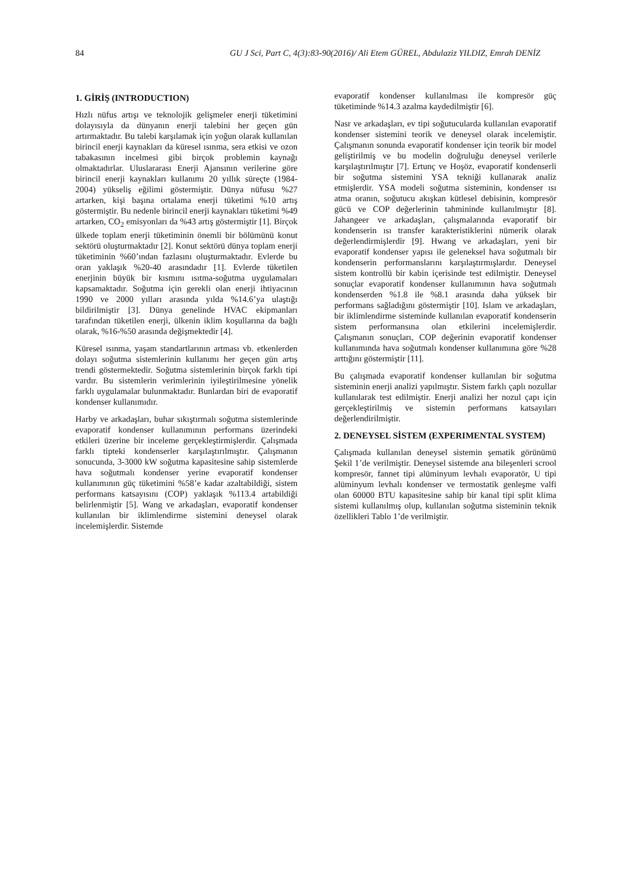84 GU J Sci, Part C, 4(3):83-90(2016)/ Ali Etem GÜREL, Abdulaziz YILDIZ, Emrah DENİZ
1. GİRİŞ (INTRODUCTION)
Hızlı nüfus artışı ve teknolojik gelişmeler enerji tüketimini dolayısıyla da dünyanın enerji talebini her geçen gün artırmaktadır. Bu talebi karşılamak için yoğun olarak kullanılan birincil enerji kaynakları da küresel ısınma, sera etkisi ve ozon tabakasının incelmesi gibi birçok problemin kaynağı olmaktadırlar. Uluslararası Enerji Ajansının verilerine göre birincil enerji kaynakları kullanımı 20 yıllık süreçte (1984-2004) yükseliş eğilimi göstermiştir. Dünya nüfusu %27 artarken, kişi başına ortalama enerji tüketimi %10 artış göstermiştir. Bu nedenle birincil enerji kaynakları tüketimi %49 artarken, CO<sub>2</sub> emisyonları da %43 artış göstermiştir [1]. Birçok ülkede toplam enerji tüketiminin önemli bir bölümünü konut sektörü oluşturmaktadır [2]. Konut sektörü dünya toplam enerji tüketiminin %60’ından fazlasını oluşturmaktadır. Evlerde bu oran yaklaşık %20-40 arasındadır [1]. Evlerde tüketilen enerjinin büyük bir kısmını ısıtma-soğutma uygulamaları kapsamaktadır. Soğutma için gerekli olan enerji ihtiyacının 1990 ve 2000 yılları arasında yılda %14.6’ya ulaştığı bildirilmiştir [3]. Dünya genelinde HVAC ekipmanları tarafından tüketilen enerji, ülkenin iklim koşullarına da bağlı olarak, %16-%50 arasında değişmektedir [4].
Küresel ısınma, yaşam standartlarının artması vb. etkenlerden dolayı soğutma sistemlerinin kullanımı her geçen gün artış trendi göstermektedir. Soğutma sistemlerinin birçok farklı tipi vardır. Bu sistemlerin verimlerinin iyileştirilmesine yönelik farklı uygulamalar bulunmaktadır. Bunlardan biri de evaporatif kondenser kullanımıdır.
Harby ve arkadaşları, buhar sıkıştırmalı soğutma sistemlerinde evaporatif kondenser kullanımının performans üzerindeki etkileri üzerine bir inceleme gerçekleştirmişlerdir. Çalışmada farklı tipteki kondenserler karşılaştırılmıştır. Çalışmanın sonucunda, 3-3000 kW soğutma kapasitesine sahip sistemlerde hava soğutmalı kondenser yerine evaporatif kondenser kullanımının güç tüketimini %58’e kadar azaltabildiği, sistem performans katsayısını (COP) yaklaşık %113.4 artabildiği belirlenmiştir [5]. Wang ve arkadaşları, evaporatif kondenser kullanılan bir iklimlendirme sistemini deneysel olarak incelemişlerdir. Sistemde
evaporatif kondenser kullanılması ile kompresör güç tüketiminde %14.3 azalma kaydedilmiştir [6].
Nasr ve arkadaşları, ev tipi soğutucularda kullanılan evaporatif kondenser sistemini teorik ve deneysel olarak incelemiştir. Çalışmanın sonunda evaporatif kondenser için teorik bir model geliştirilmiş ve bu modelin doğruluğu deneysel verilerle karşılaştırılmıştır [7]. Ertunç ve Hoşöz, evaporatif kondenserli bir soğutma sistemini YSA tekniği kullanarak analiz etmişlerdir. YSA modeli soğutma sisteminin, kondenser ısı atma oranın, soğutucu akışkan kütlesel debisinin, kompresör gücü ve COP değerlerinin tahmininde kullanılmıştır [8]. Jahangeer ve arkadaşları, çalışmalarında evaporatif bir kondenserin ısı transfer karakteristiklerini nümerik olarak değerlendirmişlerdir [9]. Hwang ve arkadaşları, yeni bir evaporatif kondenser yapısı ile geleneksel hava soğutmalı bir kondenserin performanslarını karşılaştırmışlardır. Deneysel sistem kontrollü bir kabin içerisinde test edilmiştir. Deneysel sonuçlar evaporatif kondenser kullanımının hava soğutmalı kondenserden %1.8 ile %8.1 arasında daha yüksek bir performans sağladığını göstermiştir [10]. Islam ve arkadaşları, bir iklimlendirme sisteminde kullanılan evaporatif kondenserin sistem performansına olan etkilerini incelemişlerdir. Çalışmanın sonuçları, COP değerinin evaporatif kondenser kullanımında hava soğutmalı kondenser kullanımına göre %28 arttığını göstermiştir [11].
Bu çalışmada evaporatif kondenser kullanılan bir soğutma sisteminin enerji analizi yapılmıştır. Sistem farklı çaplı nozullar kullanılarak test edilmiştir. Enerji analizi her nozul çapı için gerçekleştirilmiş ve sistemin performans katsayıları değerlendirilmiştir.
2. DENEYSEL SİSTEM (EXPERIMENTAL SYSTEM)
Çalışmada kullanılan deneysel sistemin şematik görünümü Şekil 1’de verilmiştir. Deneysel sistemde ana bileşenleri scrool kompresör, fannet tipi alüminyum levhalı evaporatör, U tipi alüminyum levhalı kondenser ve termostatik genleşme valfi olan 60000 BTU kapasitesine sahip bir kanal tipi split klima sistemi kullanılmış olup, kullanılan soğutma sisteminin teknik özellikleri Tablo 1’de verilmiştir.